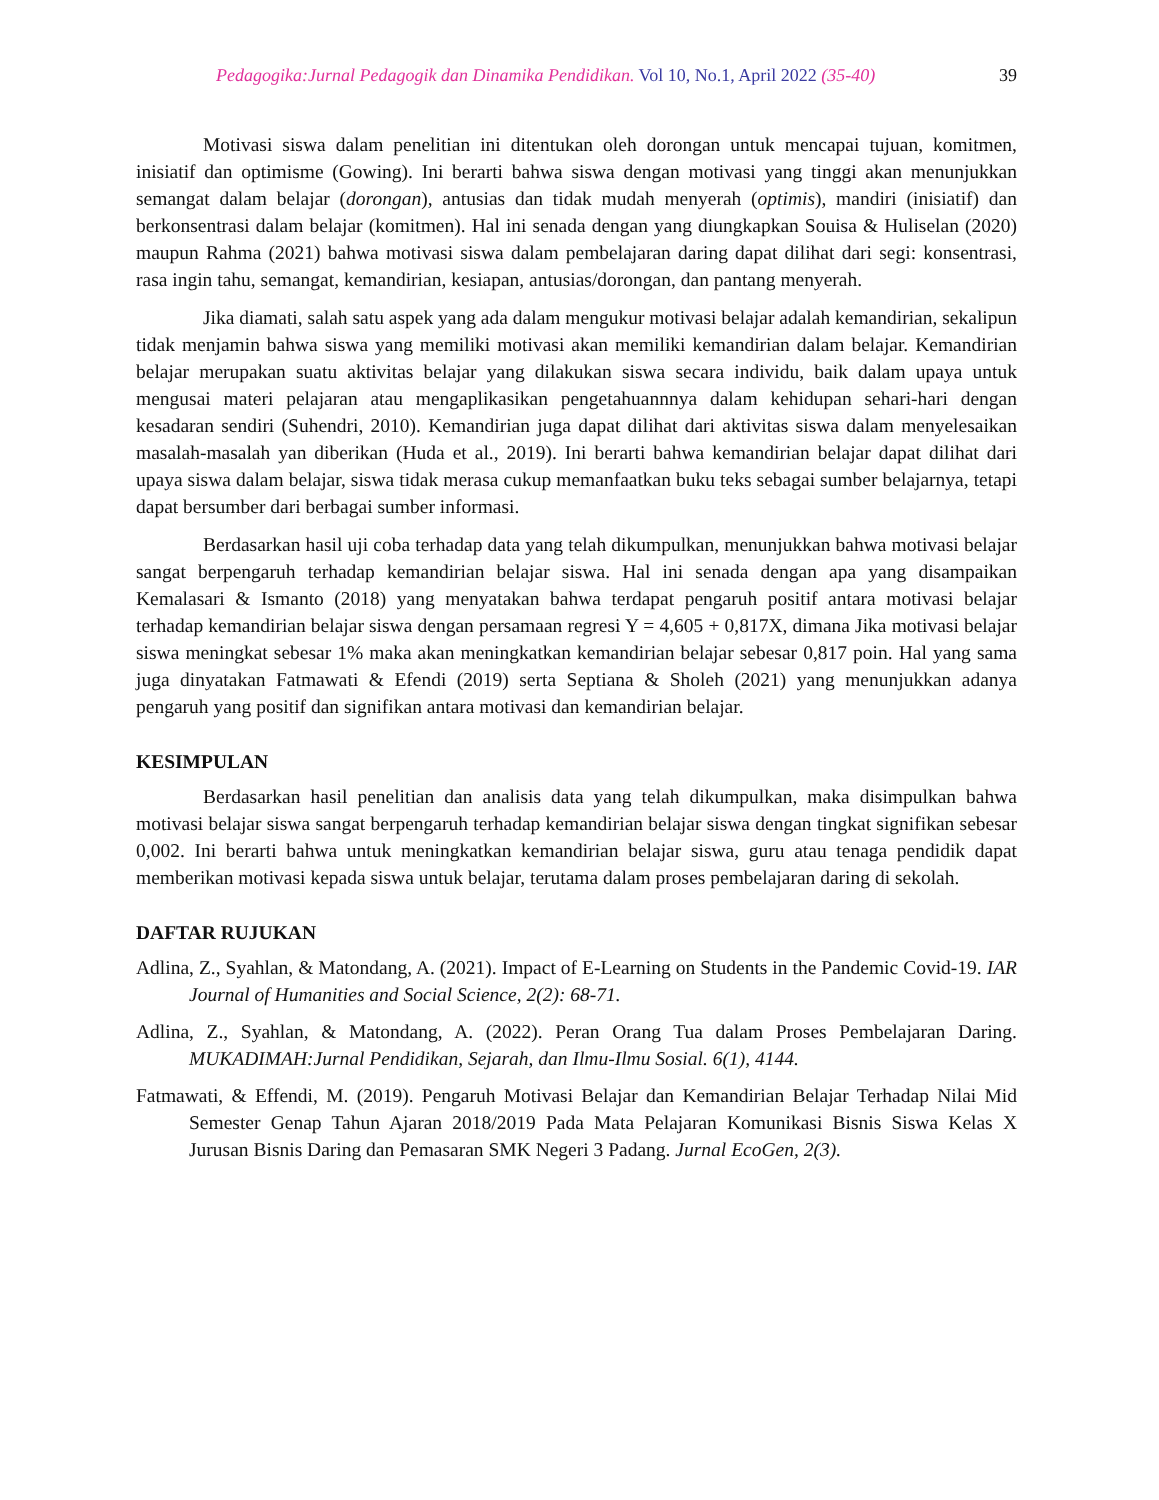Pedagogika:Jurnal Pedagogik dan Dinamika Pendidikan. Vol 10, No.1, April 2022 (35-40)
39
Motivasi siswa dalam penelitian ini ditentukan oleh dorongan untuk mencapai tujuan, komitmen, inisiatif dan optimisme (Gowing). Ini berarti bahwa siswa dengan motivasi yang tinggi akan menunjukkan semangat dalam belajar (dorongan), antusias dan tidak mudah menyerah (optimis), mandiri (inisiatif) dan berkonsentrasi dalam belajar (komitmen). Hal ini senada dengan yang diungkapkan Souisa & Huliselan (2020) maupun Rahma (2021) bahwa motivasi siswa dalam pembelajaran daring dapat dilihat dari segi: konsentrasi, rasa ingin tahu, semangat, kemandirian, kesiapan, antusias/dorongan, dan pantang menyerah.
Jika diamati, salah satu aspek yang ada dalam mengukur motivasi belajar adalah kemandirian, sekalipun tidak menjamin bahwa siswa yang memiliki motivasi akan memiliki kemandirian dalam belajar. Kemandirian belajar merupakan suatu aktivitas belajar yang dilakukan siswa secara individu, baik dalam upaya untuk mengusai materi pelajaran atau mengaplikasikan pengetahuannnya dalam kehidupan sehari-hari dengan kesadaran sendiri (Suhendri, 2010). Kemandirian juga dapat dilihat dari aktivitas siswa dalam menyelesaikan masalah-masalah yan diberikan (Huda et al., 2019). Ini berarti bahwa kemandirian belajar dapat dilihat dari upaya siswa dalam belajar, siswa tidak merasa cukup memanfaatkan buku teks sebagai sumber belajarnya, tetapi dapat bersumber dari berbagai sumber informasi.
Berdasarkan hasil uji coba terhadap data yang telah dikumpulkan, menunjukkan bahwa motivasi belajar sangat berpengaruh terhadap kemandirian belajar siswa. Hal ini senada dengan apa yang disampaikan Kemalasari & Ismanto (2018) yang menyatakan bahwa terdapat pengaruh positif antara motivasi belajar terhadap kemandirian belajar siswa dengan persamaan regresi Y = 4,605 + 0,817X, dimana Jika motivasi belajar siswa meningkat sebesar 1% maka akan meningkatkan kemandirian belajar sebesar 0,817 poin. Hal yang sama juga dinyatakan Fatmawati & Efendi (2019) serta Septiana & Sholeh (2021) yang menunjukkan adanya pengaruh yang positif dan signifikan antara motivasi dan kemandirian belajar.
KESIMPULAN
Berdasarkan hasil penelitian dan analisis data yang telah dikumpulkan, maka disimpulkan bahwa motivasi belajar siswa sangat berpengaruh terhadap kemandirian belajar siswa dengan tingkat signifikan sebesar 0,002. Ini berarti bahwa untuk meningkatkan kemandirian belajar siswa, guru atau tenaga pendidik dapat memberikan motivasi kepada siswa untuk belajar, terutama dalam proses pembelajaran daring di sekolah.
DAFTAR RUJUKAN
Adlina, Z., Syahlan, & Matondang, A. (2021). Impact of E-Learning on Students in the Pandemic Covid-19. IAR Journal of Humanities and Social Science, 2(2): 68-71.
Adlina, Z., Syahlan, & Matondang, A. (2022). Peran Orang Tua dalam Proses Pembelajaran Daring. MUKADIMAH:Jurnal Pendidikan, Sejarah, dan Ilmu-Ilmu Sosial. 6(1), 4144.
Fatmawati, & Effendi, M. (2019). Pengaruh Motivasi Belajar dan Kemandirian Belajar Terhadap Nilai Mid Semester Genap Tahun Ajaran 2018/2019 Pada Mata Pelajaran Komunikasi Bisnis Siswa Kelas X Jurusan Bisnis Daring dan Pemasaran SMK Negeri 3 Padang. Jurnal EcoGen, 2(3).